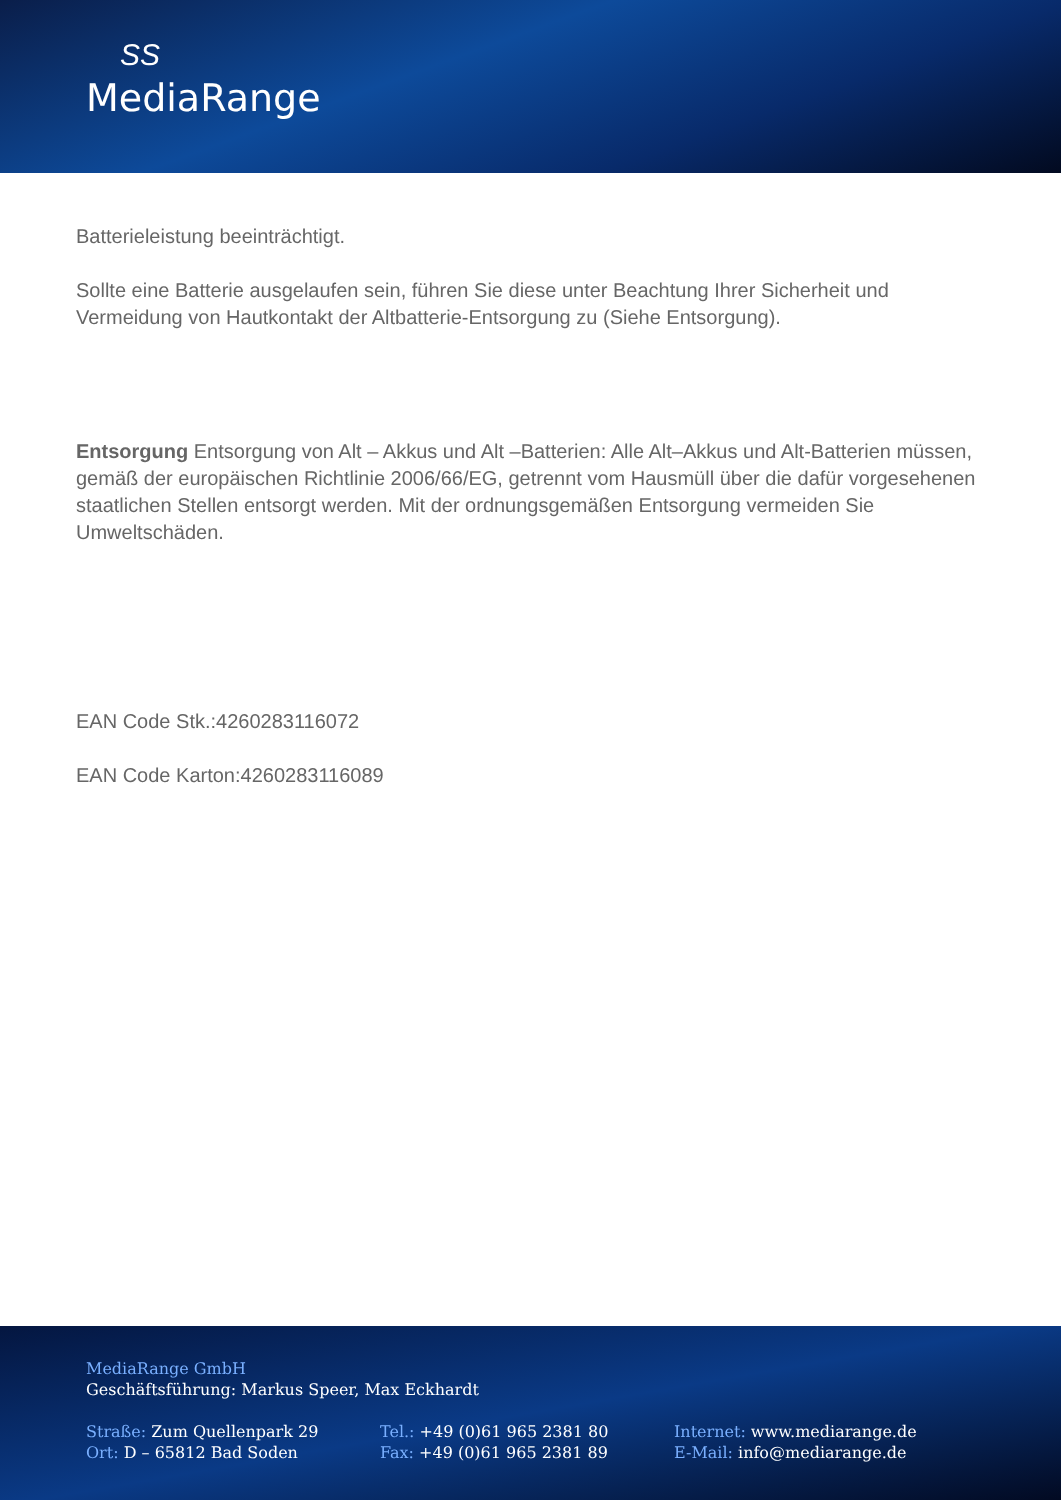ЅЅ
MediaRange
Batterieleistung beeinträchtigt.
Sollte eine Batterie ausgelaufen sein, führen Sie diese unter Beachtung Ihrer Sicherheit und Vermeidung von Hautkontakt der Altbatterie-Entsorgung zu (Siehe Entsorgung).
Entsorgung Entsorgung von Alt – Akkus und Alt –Batterien: Alle Alt–Akkus und Alt-Batterien müssen, gemäß der europäischen Richtlinie 2006/66/EG, getrennt vom Hausmüll über die dafür vorgesehenen staatlichen Stellen entsorgt werden. Mit der ordnungsgemäßen Entsorgung vermeiden Sie Umweltschäden.
EAN Code Stk.:4260283116072
EAN Code Karton:4260283116089
MediaRange GmbH
Geschäftsführung: Markus Speer, Max Eckhardt
Straße: Zum Quellenpark 29
Ort: D – 65812 Bad Soden
Tel.: +49 (0)61 965 2381 80
Fax: +49 (0)61 965 2381 89
Internet: www.mediarange.de
E-Mail: info@mediarange.de